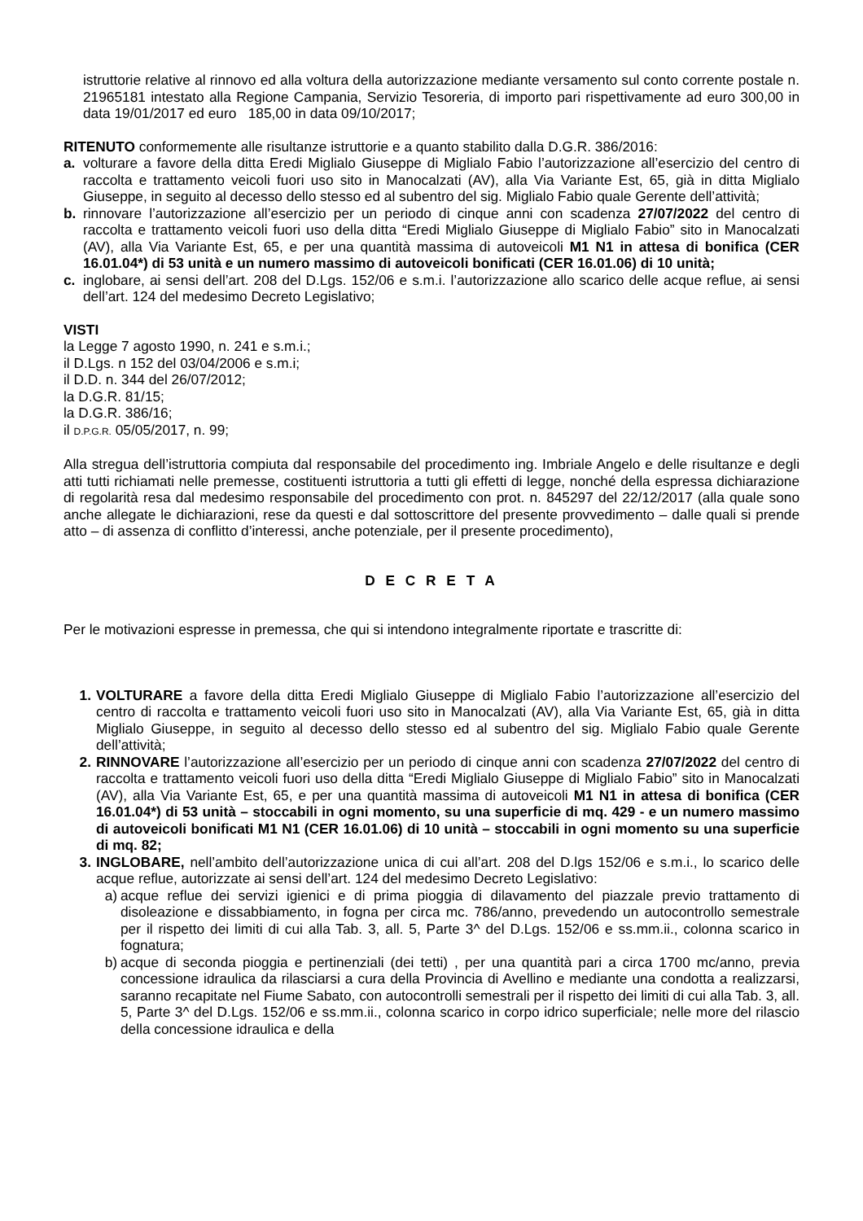istruttorie relative al rinnovo ed alla voltura della autorizzazione mediante versamento sul conto corrente postale n. 21965181 intestato alla Regione Campania, Servizio Tesoreria, di importo pari rispettivamente ad euro 300,00 in data 19/01/2017 ed euro 185,00 in data 09/10/2017;
RITENUTO conformemente alle risultanze istruttorie e a quanto stabilito dalla D.G.R. 386/2016:
a. volturare a favore della ditta Eredi Miglialo Giuseppe di Miglialo Fabio l’autorizzazione all’esercizio del centro di raccolta e trattamento veicoli fuori uso sito in Manocalzati (AV), alla Via Variante Est, 65, già in ditta Miglialo Giuseppe, in seguito al decesso dello stesso ed al subentro del sig. Miglialo Fabio quale Gerente dell’attività;
b. rinnovare l’autorizzazione all’esercizio per un periodo di cinque anni con scadenza 27/07/2022 del centro di raccolta e trattamento veicoli fuori uso della ditta “Eredi Miglialo Giuseppe di Miglialo Fabio” sito in Manocalzati (AV), alla Via Variante Est, 65, e per una quantità massima di autoveicoli M1 N1 in attesa di bonifica (CER 16.01.04*) di 53 unità e un numero massimo di autoveicoli bonificati (CER 16.01.06) di 10 unità;
c. inglobare, ai sensi dell’art. 208 del D.Lgs. 152/06 e s.m.i. l’autorizzazione allo scarico delle acque reflue, ai sensi dell’art. 124 del medesimo Decreto Legislativo;
VISTI
la Legge 7 agosto 1990, n. 241 e s.m.i.;
il D.Lgs. n 152 del 03/04/2006 e s.m.i;
il D.D. n. 344 del 26/07/2012;
la D.G.R. 81/15;
la D.G.R. 386/16;
il D.P.G.R. 05/05/2017, n. 99;
Alla stregua dell’istruttoria compiuta dal responsabile del procedimento ing. Imbriale Angelo e delle risultanze e degli atti tutti richiamati nelle premesse, costituenti istruttoria a tutti gli effetti di legge, nonché della espressa dichiarazione di regolarità resa dal medesimo responsabile del procedimento con prot. n. 845297 del 22/12/2017 (alla quale sono anche allegate le dichiarazioni, rese da questi e dal sottoscrittore del presente provvedimento – dalle quali si prende atto – di assenza di conflitto d’interessi, anche potenziale, per il presente procedimento),
D E C R E T A
Per le motivazioni espresse in premessa, che qui si intendono integralmente riportate e trascritte di:
1. VOLTURARE a favore della ditta Eredi Miglialo Giuseppe di Miglialo Fabio l’autorizzazione all’esercizio del centro di raccolta e trattamento veicoli fuori uso sito in Manocalzati (AV), alla Via Variante Est, 65, già in ditta Miglialo Giuseppe, in seguito al decesso dello stesso ed al subentro del sig. Miglialo Fabio quale Gerente dell’attività;
2. RINNOVARE l’autorizzazione all’esercizio per un periodo di cinque anni con scadenza 27/07/2022 del centro di raccolta e trattamento veicoli fuori uso della ditta “Eredi Miglialo Giuseppe di Miglialo Fabio” sito in Manocalzati (AV), alla Via Variante Est, 65, e per una quantità massima di autoveicoli M1 N1 in attesa di bonifica (CER 16.01.04*) di 53 unità – stoccabili in ogni momento, su una superficie di mq. 429 - e un numero massimo di autoveicoli bonificati M1 N1 (CER 16.01.06) di 10 unità – stoccabili in ogni momento su una superficie di mq. 82;
3. INGLOBARE, nell’ambito dell’autorizzazione unica di cui all’art. 208 del D.lgs 152/06 e s.m.i., lo scarico delle acque reflue, autorizzate ai sensi dell’art. 124 del medesimo Decreto Legislativo:
a) acque reflue dei servizi igienici e di prima pioggia di dilavamento del piazzale previo trattamento di disoleazione e dissabbiamento, in fogna per circa mc. 786/anno, prevedendo un autocontrollo semestrale per il rispetto dei limiti di cui alla Tab. 3, all. 5, Parte 3^ del D.Lgs. 152/06 e ss.mm.ii., colonna scarico in fognatura;
b) acque di seconda pioggia e pertinenziali (dei tetti) , per una quantità pari a circa 1700 mc/anno, previa concessione idraulica da rilasciarsi a cura della Provincia di Avellino e mediante una condotta a realizzarsi, saranno recapitate nel Fiume Sabato, con autocontrolli semestrali per il rispetto dei limiti di cui alla Tab. 3, all. 5, Parte 3^ del D.Lgs. 152/06 e ss.mm.ii., colonna scarico in corpo idrico superficiale; nelle more del rilascio della concessione idraulica e della